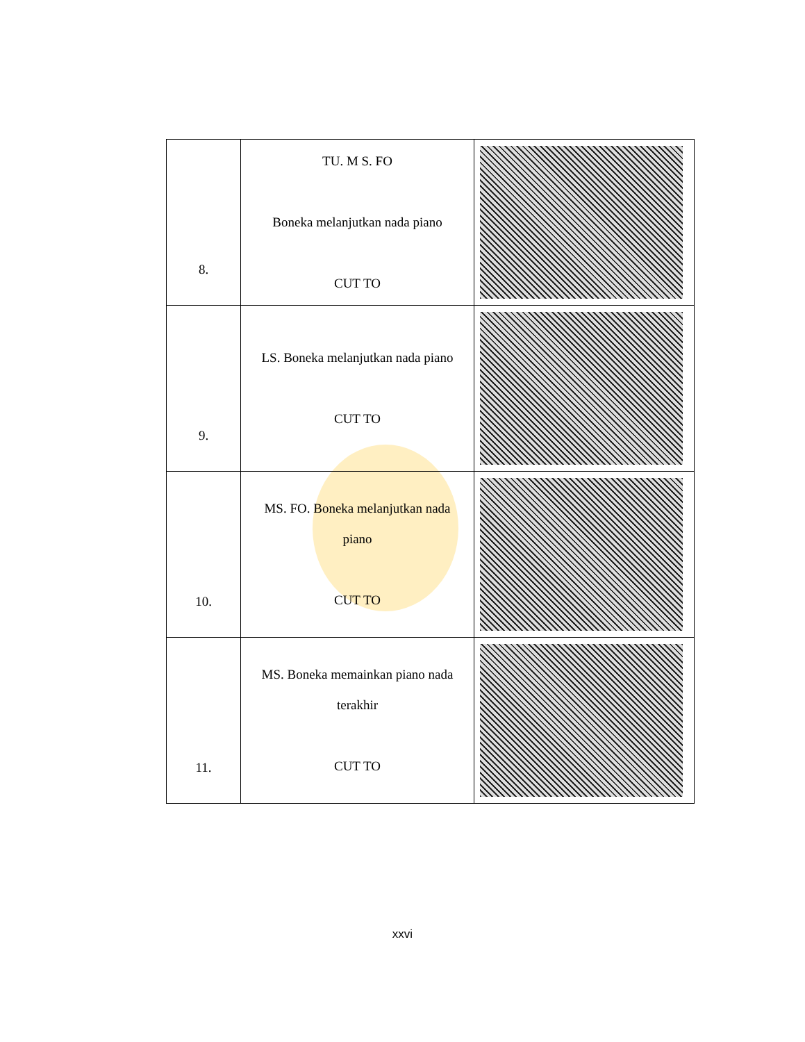| 8. | TU. M S. FO Boneka melanjutkan nada piano CUT TO | |
| 9. | LS. Boneka melanjutkan nada piano CUT TO | |
| 10. | MS. FO. Boneka melanjutkan nada piano CUT TO | |
| 11. | MS. Boneka memainkan piano nada terakhir CUT TO | |
xxvi